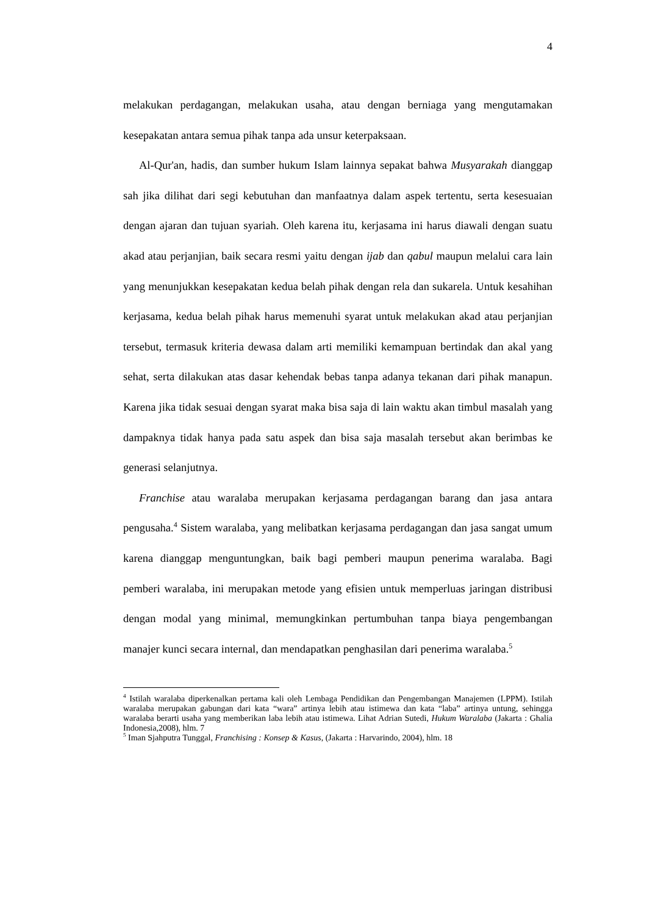4
melakukan perdagangan, melakukan usaha, atau dengan berniaga yang mengutamakan kesepakatan antara semua pihak tanpa ada unsur keterpaksaan.
Al-Qur'an, hadis, dan sumber hukum Islam lainnya sepakat bahwa Musyarakah dianggap sah jika dilihat dari segi kebutuhan dan manfaatnya dalam aspek tertentu, serta kesesuaian dengan ajaran dan tujuan syariah. Oleh karena itu, kerjasama ini harus diawali dengan suatu akad atau perjanjian, baik secara resmi yaitu dengan ijab dan qabul maupun melalui cara lain yang menunjukkan kesepakatan kedua belah pihak dengan rela dan sukarela. Untuk kesahihan kerjasama, kedua belah pihak harus memenuhi syarat untuk melakukan akad atau perjanjian tersebut, termasuk kriteria dewasa dalam arti memiliki kemampuan bertindak dan akal yang sehat, serta dilakukan atas dasar kehendak bebas tanpa adanya tekanan dari pihak manapun. Karena jika tidak sesuai dengan syarat maka bisa saja di lain waktu akan timbul masalah yang dampaknya tidak hanya pada satu aspek dan bisa saja masalah tersebut akan berimbas ke generasi selanjutnya.
Franchise atau waralaba merupakan kerjasama perdagangan barang dan jasa antara pengusaha.<sup>4</sup> Sistem waralaba, yang melibatkan kerjasama perdagangan dan jasa sangat umum karena dianggap menguntungkan, baik bagi pemberi maupun penerima waralaba. Bagi pemberi waralaba, ini merupakan metode yang efisien untuk memperluas jaringan distribusi dengan modal yang minimal, memungkinkan pertumbuhan tanpa biaya pengembangan manajer kunci secara internal, dan mendapatkan penghasilan dari penerima waralaba.<sup>5</sup>
<sup>4</sup> Istilah waralaba diperkenalkan pertama kali oleh Lembaga Pendidikan dan Pengembangan Manajemen (LPPM). Istilah waralaba merupakan gabungan dari kata “wara” artinya lebih atau istimewa dan kata “laba” artinya untung, sehingga waralaba berarti usaha yang memberikan laba lebih atau istimewa. Lihat Adrian Sutedi, Hukum Waralaba (Jakarta : Ghalia Indonesia,2008), hlm. 7
<sup>5</sup> Iman Sjahputra Tunggal, Franchising : Konsep & Kasus, (Jakarta : Harvarindo, 2004), hlm. 18